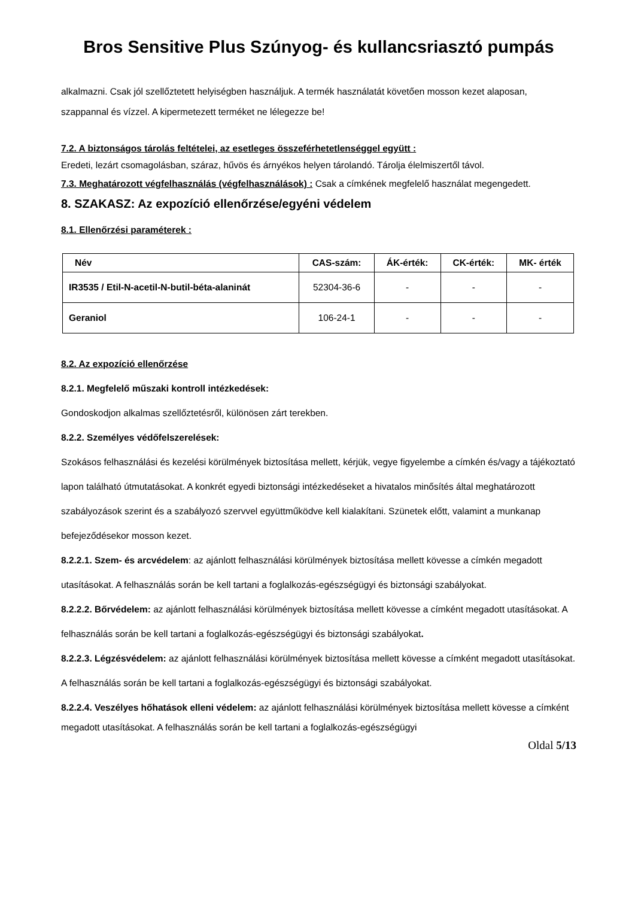Bros Sensitive Plus Szúnyog- és kullancsriasztó pumpás
alkalmazni. Csak jól szellőztetett helyiségben használjuk. A termék használatát követően mosson kezet alaposan, szappannal és vízzel. A kipermetezett terméket ne lélegezze be!
7.2. A biztonságos tárolás feltételei, az esetleges összeférhetetlenséggel együtt :
Eredeti, lezárt csomagolásban, száraz, hűvös és árnyékos helyen tárolandó. Tárolja élelmiszertől távol.
7.3. Meghatározott végfelhasználás (végfelhasználások) : Csak a címkének megfelelő használat megengedett.
8. SZAKASZ: Az expozíció ellenőrzése/egyéni védelem
8.1. Ellenőrzési paraméterek :
| Név | CAS-szám: | ÁK-érték: | CK-érték: | MK- érték |
| --- | --- | --- | --- | --- |
| IR3535 / Etil-N-acetil-N-butil-béta-alaninát | 52304-36-6 | - | - | - |
| Geraniol | 106-24-1 | - | - | - |
8.2. Az expozíció ellenőrzése
8.2.1. Megfelelő műszaki kontroll intézkedések:
Gondoskodjon alkalmas szellőztetésről, különösen zárt terekben.
8.2.2. Személyes védőfelszerelések:
Szokásos felhasználási és kezelési körülmények biztosítása mellett, kérjük, vegye figyelembe a címkén és/vagy a tájékoztató lapon található útmutatásokat. A konkrét egyedi biztonsági intézkedéseket a hivatalos minősítés által meghatározott szabályozások szerint és a szabályozó szervvel együttműködve kell kialakítani. Szünetek előtt, valamint a munkanap befejeződésekor mosson kezet.
8.2.2.1. Szem- és arcvédelem: az ajánlott felhasználási körülmények biztosítása mellett kövesse a címkén megadott utasításokat. A felhasználás során be kell tartani a foglalkozás-egészségügyi és biztonsági szabályokat.
8.2.2.2. Bőrvédelem: az ajánlott felhasználási körülmények biztosítása mellett kövesse a címként megadott utasításokat. A felhasználás során be kell tartani a foglalkozás-egészségügyi és biztonsági szabályokat.
8.2.2.3. Légzésvédelem: az ajánlott felhasználási körülmények biztosítása mellett kövesse a címként megadott utasításokat. A felhasználás során be kell tartani a foglalkozás-egészségügyi és biztonsági szabályokat.
8.2.2.4. Veszélyes hőhatások elleni védelem: az ajánlott felhasználási körülmények biztosítása mellett kövesse a címként megadott utasításokat. A felhasználás során be kell tartani a foglalkozás-egészségügyi
Oldal 5/13